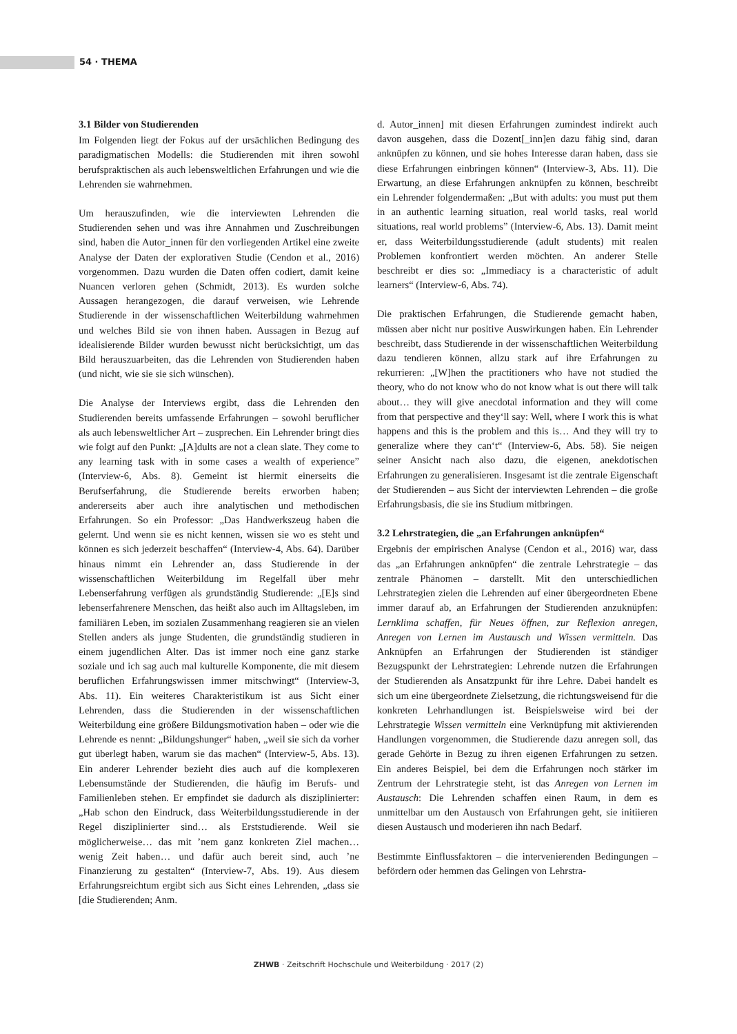54 · THEMA
3.1 Bilder von Studierenden
Im Folgenden liegt der Fokus auf der ursächlichen Bedingung des paradigmatischen Modells: die Studierenden mit ihren sowohl berufspraktischen als auch lebensweltlichen Erfahrungen und wie die Lehrenden sie wahrnehmen.
Um herauszufinden, wie die interviewten Lehrenden die Studierenden sehen und was ihre Annahmen und Zuschreibungen sind, haben die Autor_innen für den vorliegenden Artikel eine zweite Analyse der Daten der explorativen Studie (Cendon et al., 2016) vorgenommen. Dazu wurden die Daten offen codiert, damit keine Nuancen verloren gehen (Schmidt, 2013). Es wurden solche Aussagen herangezogen, die darauf verweisen, wie Lehrende Studierende in der wissenschaftlichen Weiterbildung wahrnehmen und welches Bild sie von ihnen haben. Aussagen in Bezug auf idealisierende Bilder wurden bewusst nicht berücksichtigt, um das Bild herauszuarbeiten, das die Lehrenden von Studierenden haben (und nicht, wie sie sie sich wünschen).
Die Analyse der Interviews ergibt, dass die Lehrenden den Studierenden bereits umfassende Erfahrungen – sowohl beruflicher als auch lebensweltlicher Art – zusprechen. Ein Lehrender bringt dies wie folgt auf den Punkt: „[A]dults are not a clean slate. They come to any learning task with in some cases a wealth of experience” (Interview-6, Abs. 8). Gemeint ist hiermit einerseits die Berufserfahrung, die Studierende bereits erworben haben; andererseits aber auch ihre analytischen und methodischen Erfahrungen. So ein Professor: „Das Handwerkszeug haben die gelernt. Und wenn sie es nicht kennen, wissen sie wo es steht und können es sich jederzeit beschaffen“ (Interview-4, Abs. 64). Darüber hinaus nimmt ein Lehrender an, dass Studierende in der wissenschaftlichen Weiterbildung im Regelfall über mehr Lebenserfahrung verfügen als grundständig Studierende: „[E]s sind lebenserfahrenere Menschen, das heißt also auch im Alltagsleben, im familiären Leben, im sozialen Zusammenhang reagieren sie an vielen Stellen anders als junge Studenten, die grundständig studieren in einem jugendlichen Alter. Das ist immer noch eine ganz starke soziale und ich sag auch mal kulturelle Komponente, die mit diesem beruflichen Erfahrungswissen immer mitschwingt“ (Interview-3, Abs. 11). Ein weiteres Charakteristikum ist aus Sicht einer Lehrenden, dass die Studierenden in der wissenschaftlichen Weiterbildung eine größere Bildungsmotivation haben – oder wie die Lehrende es nennt: „Bildungshunger“ haben, „weil sie sich da vorher gut überlegt haben, warum sie das machen“ (Interview-5, Abs. 13). Ein anderer Lehrender bezieht dies auch auf die komplexeren Lebensumstände der Studierenden, die häufig im Berufs- und Familienleben stehen. Er empfindet sie dadurch als disziplinierter: „Hab schon den Eindruck, dass Weiterbildungsstudierende in der Regel disziplinierter sind… als Erststudierende. Weil sie möglicherweise… das mit ’nem ganz konkreten Ziel machen… wenig Zeit haben… und dafür auch bereit sind, auch ’ne Finanzierung zu gestalten“ (Interview-7, Abs. 19). Aus diesem Erfahrungsreichtum ergibt sich aus Sicht eines Lehrenden, „dass sie [die Studierenden; Anm.
d. Autor_innen] mit diesen Erfahrungen zumindest indirekt auch davon ausgehen, dass die Dozent[_inn]en dazu fähig sind, daran anknüpfen zu können, und sie hohes Interesse daran haben, dass sie diese Erfahrungen einbringen können“ (Interview-3, Abs. 11). Die Erwartung, an diese Erfahrungen anknüpfen zu können, beschreibt ein Lehrender folgendermaßen: „But with adults: you must put them in an authentic learning situation, real world tasks, real world situations, real world problems” (Interview-6, Abs. 13). Damit meint er, dass Weiterbildungsstudierende (adult students) mit realen Problemen konfrontiert werden möchten. An anderer Stelle beschreibt er dies so: „Immediacy is a characteristic of adult learners“ (Interview-6, Abs. 74).
Die praktischen Erfahrungen, die Studierende gemacht haben, müssen aber nicht nur positive Auswirkungen haben. Ein Lehrender beschreibt, dass Studierende in der wissenschaftlichen Weiterbildung dazu tendieren können, allzu stark auf ihre Erfahrungen zu rekurrieren: „[W]hen the practitioners who have not studied the theory, who do not know who do not know what is out there will talk about… they will give anecdotal information and they will come from that perspective and they‘ll say: Well, where I work this is what happens and this is the problem and this is… And they will try to generalize where they can‘t“ (Interview-6, Abs. 58). Sie neigen seiner Ansicht nach also dazu, die eigenen, anekdotischen Erfahrungen zu generalisieren. Insgesamt ist die zentrale Eigenschaft der Studierenden – aus Sicht der interviewten Lehrenden – die große Erfahrungsbasis, die sie ins Studium mitbringen.
3.2 Lehrstrategien, die „an Erfahrungen anknüpfen“
Ergebnis der empirischen Analyse (Cendon et al., 2016) war, dass das „an Erfahrungen anknüpfen“ die zentrale Lehrstrategie – das zentrale Phänomen – darstellt. Mit den unterschiedlichen Lehrstrategien zielen die Lehrenden auf einer übergeordneten Ebene immer darauf ab, an Erfahrungen der Studierenden anzuknüpfen: Lernklima schaffen, für Neues öffnen, zur Reflexion anregen, Anregen von Lernen im Austausch und Wissen vermitteln. Das Anknüpfen an Erfahrungen der Studierenden ist ständiger Bezugspunkt der Lehrstrategien: Lehrende nutzen die Erfahrungen der Studierenden als Ansatzpunkt für ihre Lehre. Dabei handelt es sich um eine übergeordnete Zielsetzung, die richtungsweisend für die konkreten Lehrhandlungen ist. Beispielsweise wird bei der Lehrstrategie Wissen vermitteln eine Verknüpfung mit aktivierenden Handlungen vorgenommen, die Studierende dazu anregen soll, das gerade Gehörte in Bezug zu ihren eigenen Erfahrungen zu setzen. Ein anderes Beispiel, bei dem die Erfahrungen noch stärker im Zentrum der Lehrstrategie steht, ist das Anregen von Lernen im Austausch: Die Lehrenden schaffen einen Raum, in dem es unmittelbar um den Austausch von Erfahrungen geht, sie initiieren diesen Austausch und moderieren ihn nach Bedarf.
Bestimmte Einflussfaktoren – die intervenierenden Bedingungen – befördern oder hemmen das Gelingen von Lehrstra-
ZHWB · Zeitschrift Hochschule und Weiterbildung · 2017 (2)